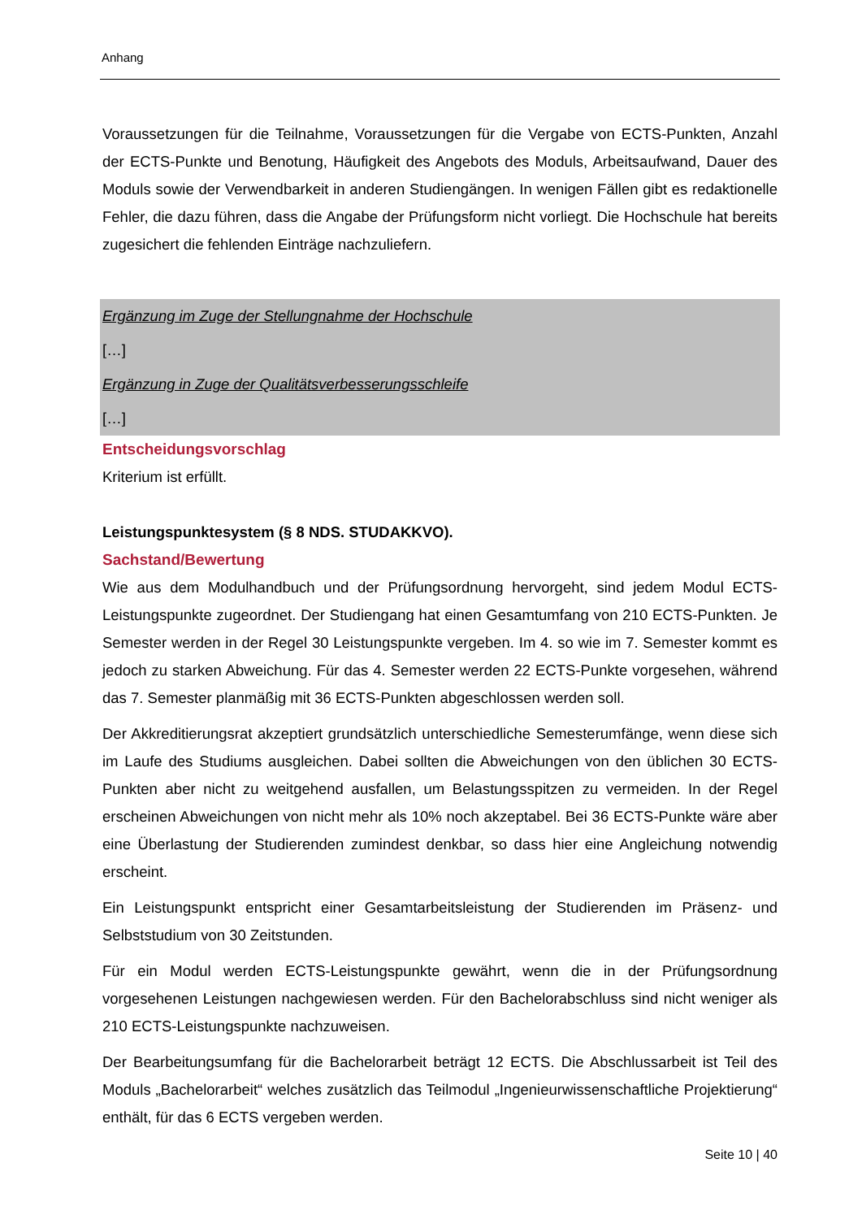Anhang
Voraussetzungen für die Teilnahme, Voraussetzungen für die Vergabe von ECTS-Punkten, Anzahl der ECTS-Punkte und Benotung, Häufigkeit des Angebots des Moduls, Arbeitsaufwand, Dauer des Moduls sowie der Verwendbarkeit in anderen Studiengängen. In wenigen Fällen gibt es redaktionelle Fehler, die dazu führen, dass die Angabe der Prüfungsform nicht vorliegt. Die Hochschule hat bereits zugesichert die fehlenden Einträge nachzuliefern.
Ergänzung im Zuge der Stellungnahme der Hochschule
[…]
Ergänzung in Zuge der Qualitätsverbesserungsschleife
[…]
Entscheidungsvorschlag
Kriterium ist erfüllt.
Leistungspunktesystem (§ 8 NDS. STUDAKKVO).
Sachstand/Bewertung
Wie aus dem Modulhandbuch und der Prüfungsordnung hervorgeht, sind jedem Modul ECTS-Leistungspunkte zugeordnet. Der Studiengang hat einen Gesamtumfang von 210 ECTS-Punkten. Je Semester werden in der Regel 30 Leistungspunkte vergeben. Im 4. so wie im 7. Semester kommt es jedoch zu starken Abweichung. Für das 4. Semester werden 22 ECTS-Punkte vorgesehen, während das 7. Semester planmäßig mit 36 ECTS-Punkten abgeschlossen werden soll.
Der Akkreditierungsrat akzeptiert grundsätzlich unterschiedliche Semesterumfänge, wenn diese sich im Laufe des Studiums ausgleichen. Dabei sollten die Abweichungen von den üblichen 30 ECTS-Punkten aber nicht zu weitgehend ausfallen, um Belastungsspitzen zu vermeiden. In der Regel erscheinen Abweichungen von nicht mehr als 10% noch akzeptabel. Bei 36 ECTS-Punkte wäre aber eine Überlastung der Studierenden zumindest denkbar, so dass hier eine Angleichung notwendig erscheint.
Ein Leistungspunkt entspricht einer Gesamtarbeitsleistung der Studierenden im Präsenz- und Selbststudium von 30 Zeitstunden.
Für ein Modul werden ECTS-Leistungspunkte gewährt, wenn die in der Prüfungsordnung vorgesehenen Leistungen nachgewiesen werden. Für den Bachelorabschluss sind nicht weniger als 210 ECTS-Leistungspunkte nachzuweisen.
Der Bearbeitungsumfang für die Bachelorarbeit beträgt 12 ECTS. Die Abschlussarbeit ist Teil des Moduls „Bachelorarbeit“ welches zusätzlich das Teilmodul „Ingenieurwissenschaftliche Projektierung“ enthält, für das 6 ECTS vergeben werden.
Seite 10 | 40